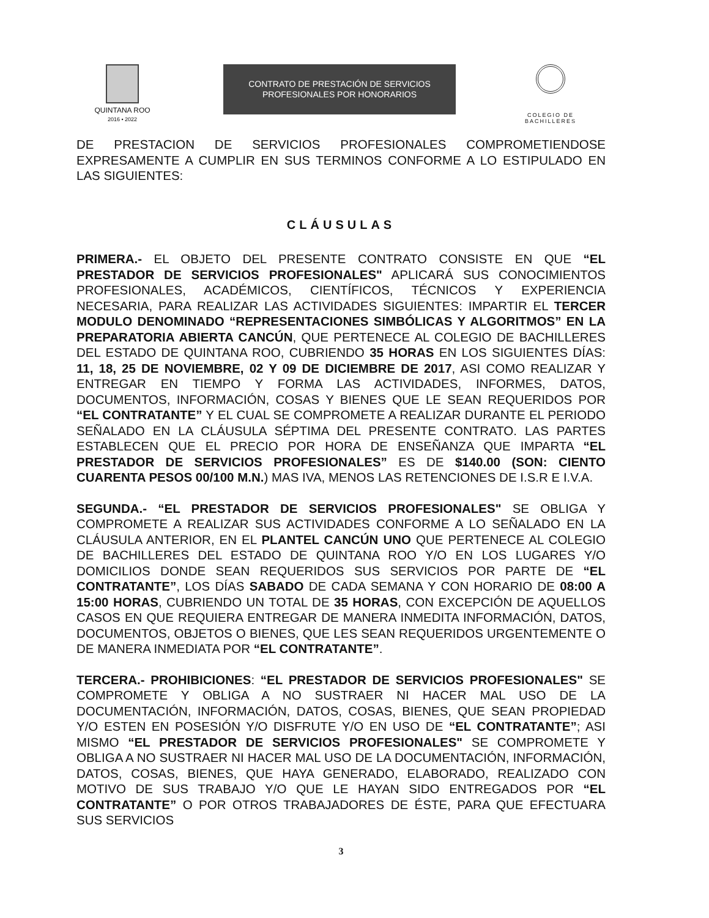QUINTANA ROO
2016 • 2022
CONTRATO DE PRESTACIÓN DE SERVICIOS
PROFESIONALES POR HONORARIOS
COLEGIO DE
BACHILLERES
DE PRESTACION DE SERVICIOS PROFESIONALES COMPROMETIENDOSE EXPRESAMENTE A CUMPLIR EN SUS TERMINOS CONFORME A LO ESTIPULADO EN LAS SIGUIENTES:
CLÁUSULAS
PRIMERA.- EL OBJETO DEL PRESENTE CONTRATO CONSISTE EN QUE “EL PRESTADOR DE SERVICIOS PROFESIONALES" APLICARÁ SUS CONOCIMIENTOS PROFESIONALES, ACADÉMICOS, CIENTÍFICOS, TÉCNICOS Y EXPERIENCIA NECESARIA, PARA REALIZAR LAS ACTIVIDADES SIGUIENTES: IMPARTIR EL TERCER MODULO DENOMINADO “REPRESENTACIONES SIMBÓLICAS Y ALGORITMOS” EN LA PREPARATORIA ABIERTA CANCÚN, QUE PERTENECE AL COLEGIO DE BACHILLERES DEL ESTADO DE QUINTANA ROO, CUBRIENDO 35 HORAS EN LOS SIGUIENTES DÍAS: 11, 18, 25 DE NOVIEMBRE, 02 Y 09 DE DICIEMBRE DE 2017, ASI COMO REALIZAR Y ENTREGAR EN TIEMPO Y FORMA LAS ACTIVIDADES, INFORMES, DATOS, DOCUMENTOS, INFORMACIÓN, COSAS Y BIENES QUE LE SEAN REQUERIDOS POR “EL CONTRATANTE” Y EL CUAL SE COMPROMETE A REALIZAR DURANTE EL PERIODO SEÑALADO EN LA CLÁUSULA SÉPTIMA DEL PRESENTE CONTRATO. LAS PARTES ESTABLECEN QUE EL PRECIO POR HORA DE ENSEÑANZA QUE IMPARTA “EL PRESTADOR DE SERVICIOS PROFESIONALES” ES DE $140.00 (SON: CIENTO CUARENTA PESOS 00/100 M.N.) MAS IVA, MENOS LAS RETENCIONES DE I.S.R E I.V.A.
SEGUNDA.- “EL PRESTADOR DE SERVICIOS PROFESIONALES" SE OBLIGA Y COMPROMETE A REALIZAR SUS ACTIVIDADES CONFORME A LO SEÑALADO EN LA CLÁUSULA ANTERIOR, EN EL PLANTEL CANCÚN UNO QUE PERTENECE AL COLEGIO DE BACHILLERES DEL ESTADO DE QUINTANA ROO Y/O EN LOS LUGARES Y/O DOMICILIOS DONDE SEAN REQUERIDOS SUS SERVICIOS POR PARTE DE “EL CONTRATANTE”, LOS DÍAS SABADO DE CADA SEMANA Y CON HORARIO DE 08:00 A 15:00 HORAS, CUBRIENDO UN TOTAL DE 35 HORAS, CON EXCEPCIÓN DE AQUELLOS CASOS EN QUE REQUIERA ENTREGAR DE MANERA INMEDITA INFORMACIÓN, DATOS, DOCUMENTOS, OBJETOS O BIENES, QUE LES SEAN REQUERIDOS URGENTEMENTE O DE MANERA INMEDIATA POR “EL CONTRATANTE”.
TERCERA.- PROHIBICIONES: “EL PRESTADOR DE SERVICIOS PROFESIONALES" SE COMPROMETE Y OBLIGA A NO SUSTRAER NI HACER MAL USO DE LA DOCUMENTACIÓN, INFORMACIÓN, DATOS, COSAS, BIENES, QUE SEAN PROPIEDAD Y/O ESTEN EN POSESIÓN Y/O DISFRUTE Y/O EN USO DE “EL CONTRATANTE”; ASI MISMO “EL PRESTADOR DE SERVICIOS PROFESIONALES" SE COMPROMETE Y OBLIGA A NO SUSTRAER NI HACER MAL USO DE LA DOCUMENTACIÓN, INFORMACIÓN, DATOS, COSAS, BIENES, QUE HAYA GENERADO, ELABORADO, REALIZADO CON MOTIVO DE SUS TRABAJO Y/O QUE LE HAYAN SIDO ENTREGADOS POR “EL CONTRATANTE” O POR OTROS TRABAJADORES DE ÉSTE, PARA QUE EFECTUARA SUS SERVICIOS
3